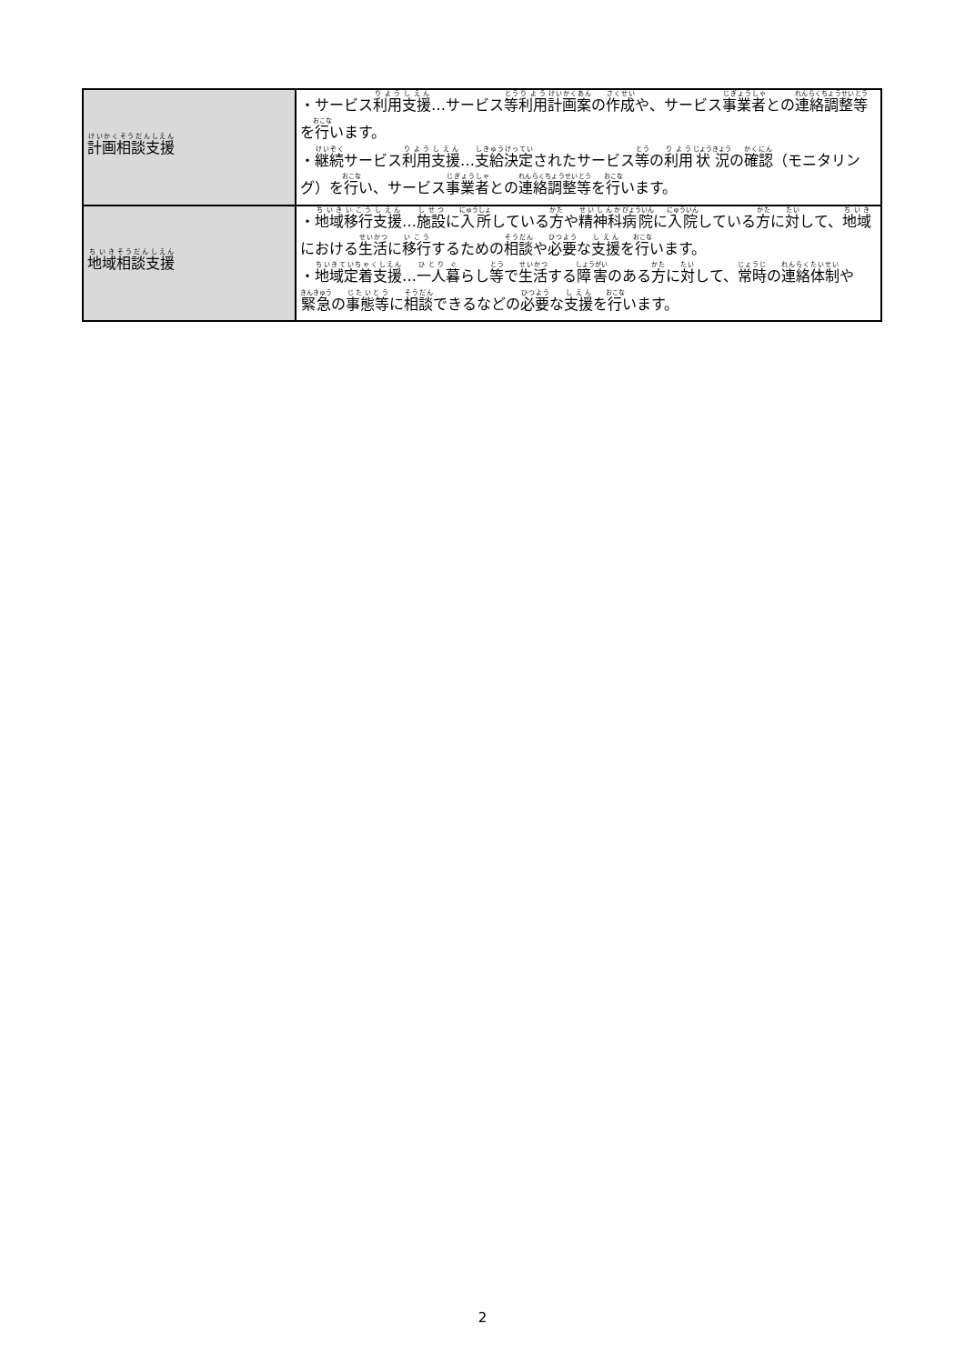| 計画相談支援 | ・サービス 利用 支援 …サービス 等 利用 計画案 の 作成 や、サービス 事業者 との 連絡調整等 を 行 います。 ・ 継続 サービス 利用 支援 … 支給決定 されたサービス 等 の 利用 状況 の 確認 （モニタリング）を 行 い、サービス 事業者 との 連絡調整等 を 行 います。 |
| 地域 相談支援 | ・ 地域 移行 支援 … 施設 に 入所 している 方 や 精神科 病院 に 入院 している 方 に 対 して、 地域 における 生活 に 移行 するための 相談 や 必要 な 支援 を 行 います。 ・ 地域定着支援 … 一人 暮 らし 等 で 生活 する 障害 のある 方 に 対 して、 常時 の 連絡体制 や 緊急 の 事態等 に 相談 できるなどの 必要 な 支援 を 行 います。 |
2